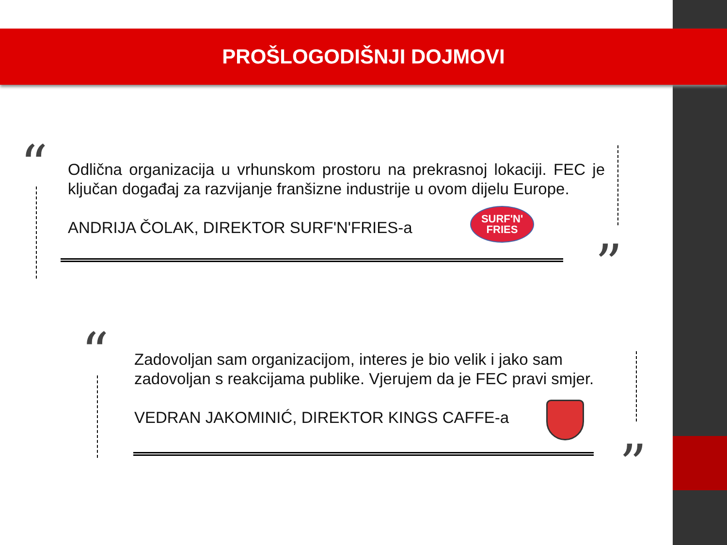PROŠLOGODIŠNJI DOJMOVI
“
Odlična organizacija u vrhunskom prostoru na prekrasnoj lokaciji. FEC je ključan događaj za razvijanje franšizne industrije u ovom dijelu Europe.
ANDRIJA ČOLAK, DIREKTOR SURF'N'FRIES-a
SURF'N'
FRIES
”
“
Zadovoljan sam organizacijom, interes je bio velik i jako sam zadovoljan s reakcijama publike. Vjerujem da je FEC pravi smjer.
VEDRAN JAKOMINIĆ, DIREKTOR KINGS CAFFE-a
”